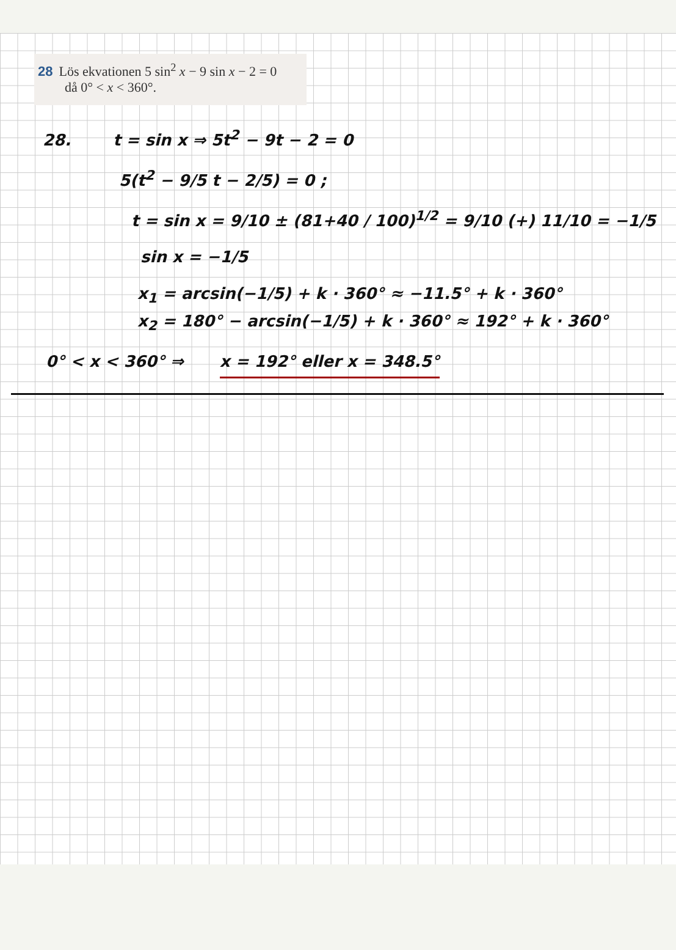28 Lös ekvationen 5 sin<sup>2</sup> x − 9 sin x − 2 = 0
då 0° < x < 360°.
28. t = sin x ⇒ 5t<sup>2</sup> − 9t − 2 = 0
5(t<sup>2</sup> − 9/5 t − 2/5) = 0 ;
t = sin x = 9/10 ± (81+40 / 100)<sup>1/2</sup> = 9/10 (+) 11/10 = −1/5
sin x = −1/5
x<sub>1</sub> = arcsin(−1/5) + k · 360° ≈ −11.5° + k · 360°
x<sub>2</sub> = 180° − arcsin(−1/5) + k · 360° ≈ 192° + k · 360°
0° < x < 360° ⇒ x = 192° eller x = 348.5°